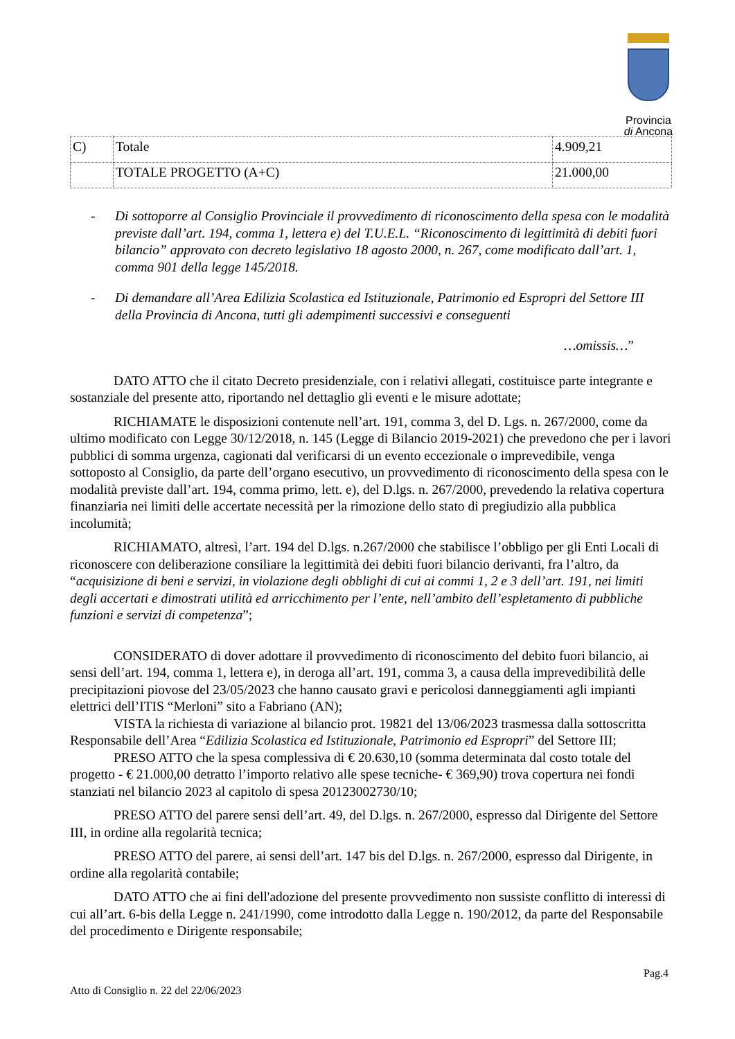Provincia
di Ancona
| C) | Totale | 4.909,21 |
| | TOTALE PROGETTO (A+C) | 21.000,00 |
- Di sottoporre al Consiglio Provinciale il provvedimento di riconoscimento della spesa con le modalità previste dall’art. 194, comma 1, lettera e) del T.U.E.L. “Riconoscimento di legittimità di debiti fuori bilancio” approvato con decreto legislativo 18 agosto 2000, n. 267, come modificato dall’art. 1, comma 901 della legge 145/2018.
- Di demandare all’Area Edilizia Scolastica ed Istituzionale, Patrimonio ed Espropri del Settore III della Provincia di Ancona, tutti gli adempimenti successivi e conseguenti
…omissis…”
DATO ATTO che il citato Decreto presidenziale, con i relativi allegati, costituisce parte integrante e sostanziale del presente atto, riportando nel dettaglio gli eventi e le misure adottate;
RICHIAMATE le disposizioni contenute nell’art. 191, comma 3, del D. Lgs. n. 267/2000, come da ultimo modificato con Legge 30/12/2018, n. 145 (Legge di Bilancio 2019-2021) che prevedono che per i lavori pubblici di somma urgenza, cagionati dal verificarsi di un evento eccezionale o imprevedibile, venga sottoposto al Consiglio, da parte dell’organo esecutivo, un provvedimento di riconoscimento della spesa con le modalità previste dall’art. 194, comma primo, lett. e), del D.lgs. n. 267/2000, prevedendo la relativa copertura finanziaria nei limiti delle accertate necessità per la rimozione dello stato di pregiudizio alla pubblica incolumità;
RICHIAMATO, altresì, l’art. 194 del D.lgs. n.267/2000 che stabilisce l’obbligo per gli Enti Locali di riconoscere con deliberazione consiliare la legittimità dei debiti fuori bilancio derivanti, fra l’altro, da “acquisizione di beni e servizi, in violazione degli obblighi di cui ai commi 1, 2 e 3 dell’art. 191, nei limiti degli accertati e dimostrati utilità ed arricchimento per l’ente, nell’ambito dell’espletamento di pubbliche funzioni e servizi di competenza”;
CONSIDERATO di dover adottare il provvedimento di riconoscimento del debito fuori bilancio, ai sensi dell’art. 194, comma 1, lettera e), in deroga all’art. 191, comma 3, a causa della imprevedibilità delle precipitazioni piovose del 23/05/2023 che hanno causato gravi e pericolosi danneggiamenti agli impianti elettrici dell’ITIS “Merloni” sito a Fabriano (AN);
VISTA la richiesta di variazione al bilancio prot. 19821 del 13/06/2023 trasmessa dalla sottoscritta Responsabile dell’Area “Edilizia Scolastica ed Istituzionale, Patrimonio ed Espropri” del Settore III;
PRESO ATTO che la spesa complessiva di € 20.630,10 (somma determinata dal costo totale del progetto - € 21.000,00 detratto l’importo relativo alle spese tecniche- € 369,90) trova copertura nei fondi stanziati nel bilancio 2023 al capitolo di spesa 20123002730/10;
PRESO ATTO del parere sensi dell’art. 49, del D.lgs. n. 267/2000, espresso dal Dirigente del Settore III, in ordine alla regolarità tecnica;
PRESO ATTO del parere, ai sensi dell’art. 147 bis del D.lgs. n. 267/2000, espresso dal Dirigente, in ordine alla regolarità contabile;
DATO ATTO che ai fini dell'adozione del presente provvedimento non sussiste conflitto di interessi di cui all’art. 6-bis della Legge n. 241/1990, come introdotto dalla Legge n. 190/2012, da parte del Responsabile del procedimento e Dirigente responsabile;
Pag.4
Atto di Consiglio n. 22 del 22/06/2023